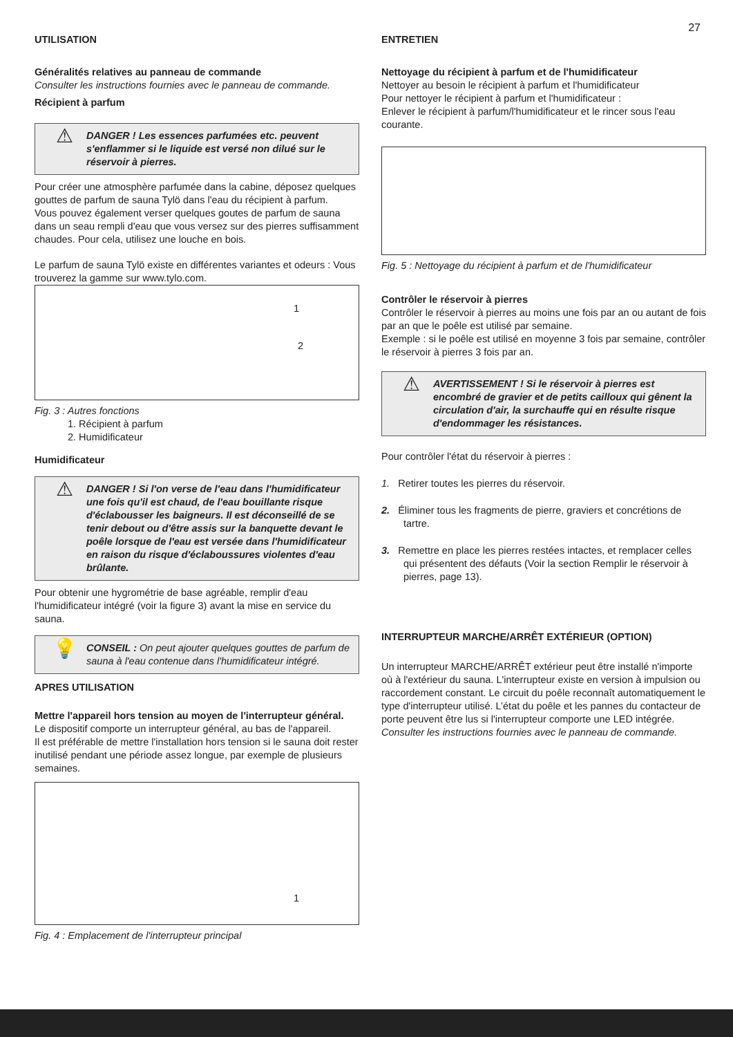27
UTILISATION
Généralités relatives au panneau de commande
Consulter les instructions fournies avec le panneau de commande.
Récipient à parfum
⚠
DANGER ! Les essences parfumées etc. peuvent s'enflammer si le liquide est versé non dilué sur le réservoir à pierres.
Pour créer une atmosphère parfumée dans la cabine, déposez quelques gouttes de parfum de sauna Tylö dans l'eau du récipient à parfum.
Vous pouvez également verser quelques goutes de parfum de sauna dans un seau rempli d'eau que vous versez sur des pierres suffisamment chaudes. Pour cela, utilisez une louche en bois.
Le parfum de sauna Tylö existe en différentes variantes et odeurs : Vous trouverez la gamme sur www.tylo.com.
1
2
Fig. 3 : Autres fonctions
1. Récipient à parfum
2. Humidificateur
Humidificateur
⚠
DANGER ! Si l'on verse de l'eau dans l'humidificateur une fois qu'il est chaud, de l'eau bouillante risque d'éclabousser les baigneurs. Il est déconseillé de se tenir debout ou d'être assis sur la banquette devant le poêle lorsque de l'eau est versée dans l'humidificateur en raison du risque d'éclaboussures violentes d'eau brûlante.
Pour obtenir une hygrométrie de base agréable, remplir d'eau l'humidificateur intégré (voir la figure 3) avant la mise en service du sauna.
💡
CONSEIL : On peut ajouter quelques gouttes de parfum de sauna à l'eau contenue dans l'humidificateur intégré.
APRES UTILISATION
Mettre l'appareil hors tension au moyen de l'interrupteur général.
Le dispositif comporte un interrupteur général, au bas de l'appareil.
Il est préférable de mettre l'installation hors tension si le sauna doit rester inutilisé pendant une période assez longue, par exemple de plusieurs semaines.
1
Fig. 4 : Emplacement de l'interrupteur principal
ENTRETIEN
Nettoyage du récipient à parfum et de l'humidificateur
Nettoyer au besoin le récipient à parfum et l'humidificateur
Pour nettoyer le récipient à parfum et l'humidificateur :
Enlever le récipient à parfum/l'humidificateur et le rincer sous l'eau courante.
Fig. 5 : Nettoyage du récipient à parfum et de l'humidificateur
Contrôler le réservoir à pierres
Contrôler le réservoir à pierres au moins une fois par an ou autant de fois par an que le poêle est utilisé par semaine.
Exemple : si le poêle est utilisé en moyenne 3 fois par semaine, contrôler le réservoir à pierres 3 fois par an.
⚠
AVERTISSEMENT ! Si le réservoir à pierres est encombré de gravier et de petits cailloux qui gênent la circulation d'air, la surchauffe qui en résulte risque d'endommager les résistances.
Pour contrôler l'état du réservoir à pierres :
1. Retirer toutes les pierres du réservoir.
2. Éliminer tous les fragments de pierre, graviers et concrétions de tartre.
3. Remettre en place les pierres restées intactes, et remplacer celles qui présentent des défauts (Voir la section Remplir le réservoir à pierres, page 13).
INTERRUPTEUR MARCHE/ARRÊT EXTÉRIEUR (OPTION)
Un interrupteur MARCHE/ARRÊT extérieur peut être installé n'importe où à l'extérieur du sauna. L'interrupteur existe en version à impulsion ou raccordement constant. Le circuit du poêle reconnaît automatiquement le type d'interrupteur utilisé. L’état du poêle et les pannes du contacteur de porte peuvent être lus si l'interrupteur comporte une LED intégrée.
Consulter les instructions fournies avec le panneau de commande.